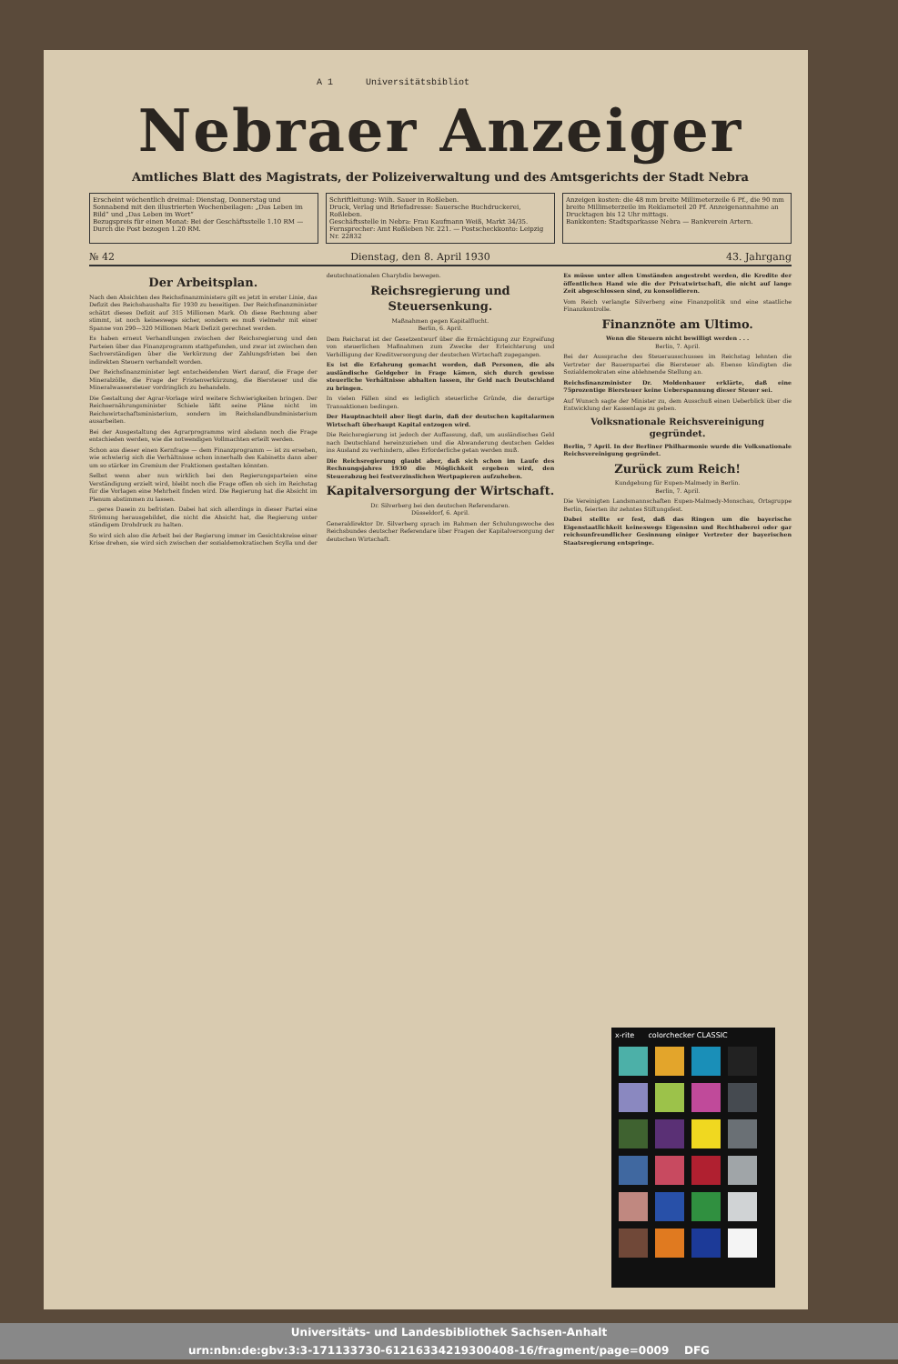A 1 Universitätsbibliot
Nebraer Anzeiger
Amtliches Blatt des Magistrats, der Polizeiverwaltung und des Amtsgerichts der Stadt Nebra
Erscheint wöchentlich dreimal: Dienstag, Donnerstag und Sonnabend mit den illustrierten Wochenbeilagen: „Das Leben im Bild“ und „Das Leben im Wort“
Bezugspreis für einen Monat: Bei der Geschäftsstelle 1.10 RM — Durch die Post bezogen 1.20 RM.
Schriftleitung: Wilh. Sauer in Roßleben.
Druck, Verlag und Briefadresse: Sauersche Buchdruckerei, Roßleben.
Geschäftsstelle in Nebra: Frau Kaufmann Weiß, Markt 34/35.
Fernsprecher: Amt Roßleben Nr. 221. — Postscheckkonto: Leipzig Nr. 22832
Anzeigen kosten: die 48 mm breite Millimeterzeile 6 Pf., die 90 mm breite Millimeterzeile im Reklameteil 20 Pf. Anzeigenannahme an Drucktagen bis 12 Uhr mittags.
Bankkonten: Stadtsparkasse Nebra — Bankverein Artern.
№ 42 Dienstag, den 8. April 1930 43. Jahrgang
Der Arbeitsplan.
Nach den Absichten des Reichsfinanzministers gilt es jetzt in erster Linie, das Defizit des Reichshaushalts für 1930 zu beseitigen. Der Reichsfinanzminister schätzt dieses Defizit auf 315 Millionen Mark. Ob diese Rechnung aber stimmt, ist noch keineswegs sicher, sondern es muß vielmehr mit einer Spanne von 290—320 Millionen Mark Defizit gerechnet werden.
Es haben erneut Verhandlungen zwischen der Reichsregierung und den Parteien über das Finanzprogramm stattgefunden, und zwar ist zwischen den Sachverständigen über die Verkürzung der Zahlungsfristen bei den indirekten Steuern verhandelt worden.
Der Reichsfinanzminister legt entscheidenden Wert darauf, die Frage der Mineralzölle, die Frage der Fristenverkürzung, die Biersteuer und die Mineralwassersteuer vordringlich zu behandeln.
Die Gestaltung der Agrar-Vorlage wird weitere Schwierigkeiten bringen. Der Reichsernährungsminister Schiele läßt seine Pläne nicht im Reichswirtschaftsministerium, sondern im Reichslandbundministerium ausarbeiten.
Bei der Ausgestaltung des Agrarprogramms wird alsdann noch die Frage entschieden werden, wie die notwendigen Vollmachten erteilt werden.
Schon aus dieser einen Kernfrage — dem Finanzprogramm — ist zu ersehen, wie schwierig sich die Verhältnisse schon innerhalb des Kabinetts dann aber um so stärker im Gremium der Fraktionen gestalten könnten.
Selbst wenn aber nun wirklich bei den Regierungsparteien eine Verständigung erzielt wird, bleibt noch die Frage offen ob sich im Reichstag für die Vorlagen eine Mehrheit finden wird. Die Regierung hat die Absicht im Plenum abstimmen zu lassen.
... geres Dasein zu befristen. Dabei hat sich allerdings in dieser Partei eine Strömung herausgebildet, die nicht die Absicht hat, die Regierung unter ständigem Drohdruck zu halten.
So wird sich also die Arbeit bei der Regierung immer im Gesichtskreise einer Krise drehen, sie wird sich zwischen der sozialdemokratischen Scylla und der deutschnationalen Charybdis bewegen.
Reichsregierung und Steuersenkung.
Maßnahmen gegen Kapitalflucht.
Berlin, 6. April.
Dem Reichsrat ist der Gesetzentwurf über die Ermächtigung zur Ergreifung von steuerlichen Maßnahmen zum Zwecke der Erleichterung und Verbilligung der Kreditversorgung der deutschen Wirtschaft zugegangen.
Es ist die Erfahrung gemacht worden, daß Personen, die als ausländische Geldgeber in Frage kämen, sich durch gewisse steuerliche Verhältnisse abhalten lassen, ihr Geld nach Deutschland zu bringen.
In vielen Fällen sind es lediglich steuerliche Gründe, die derartige Transaktionen bedingen.
Der Hauptnachteil aber liegt darin, daß der deutschen kapitalarmen Wirtschaft überhaupt Kapital entzogen wird.
Die Reichsregierung ist jedoch der Auffassung, daß, um ausländisches Geld nach Deutschland hereinzuziehen und die Abwanderung deutschen Geldes ins Ausland zu verhindern, alles Erforderliche getan werden muß.
Die Reichsregierung glaubt aber, daß sich schon im Laufe des Rechnungsjahres 1930 die Möglichkeit ergeben wird, den Steuerabzug bei festverzinslichen Wertpapieren aufzuheben.
Kapitalversorgung der Wirtschaft.
Dr. Silverberg bei den deutschen Referendaren.
Düsseldorf, 6. April.
Generaldirektor Dr. Silverberg sprach im Rahmen der Schulungswoche des Reichsbundes deutscher Referendare über Fragen der Kapitalversorgung der deutschen Wirtschaft.
Es müsse unter allen Umständen angestrebt werden, die Kredite der öffentlichen Hand wie die der Privatwirtschaft, die nicht auf lange Zeit abgeschlossen sind, zu konsolidieren.
Vom Reich verlangte Silverberg eine Finanzpolitik und eine staatliche Finanzkontrolle.
Finanznöte am Ultimo.
Wenn die Steuern nicht bewilligt werden . . .
Berlin, 7. April.
Bei der Aussprache des Steuerausschusses im Reichstag lehnten die Vertreter der Bauernpartei die Biersteuer ab. Ebenso kündigten die Sozialdemokraten eine ablehnende Stellung an.
Reichsfinanzminister Dr. Moldenhauer erklärte, daß eine 75prozentige Biersteuer keine Ueberspannung dieser Steuer sei.
Auf Wunsch sagte der Minister zu, dem Ausschuß einen Ueberblick über die Entwicklung der Kassenlage zu geben.
Volksnationale Reichsvereinigung gegründet.
Berlin, 7 April. In der Berliner Philharmonie wurde die Volksnationale Reichsvereinigung gegründet.
Zurück zum Reich!
Kundgebung für Eupen-Malmedy in Berlin.
Berlin, 7. April.
Die Vereinigten Landsmannschaften Eupen-Malmedy-Monschau, Ortsgruppe Berlin, feierten ihr zehntes Stiftungsfest.
Dabei stellte er fest, daß das Ringen um die bayerische Eigenstaatlichkeit keineswegs Eigensinn und Rechthaberei oder gar reichsunfreundlicher Gesinnung einiger Vertreter der bayerischen Staatsregierung entspringe.
x-rite colorchecker CLASSIC
Universitäts- und Landesbibliothek Sachsen-Anhalt
urn:nbn:de:gbv:3:3-171133730-612163342193004­08-16/fragment/page=0009 DFG